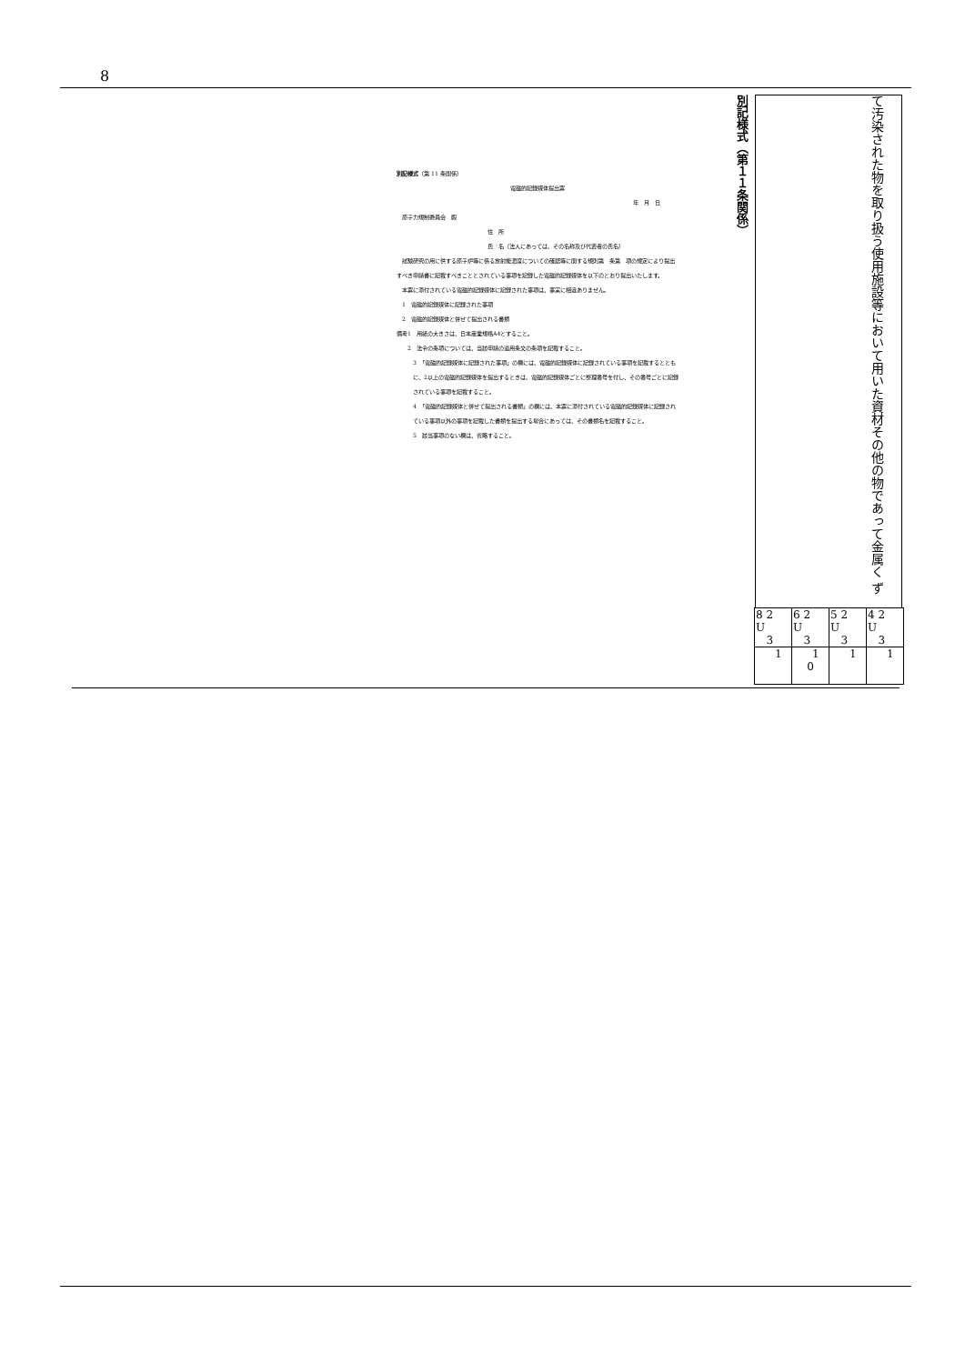8
別記様式（第 11 条関係）
電磁的記録媒体提出票
年　月　日
　原子力規制委員会　殿
住　所
氏　名（法人にあっては、その名称及び代表者の氏名）
　試験研究の用に供する原子炉等に係る放射能濃度についての確認等に関する規則第　条第　項の規定により提出すべき申請書に記載すべきこととされている事項を記録した電磁的記録媒体を以下のとおり提出いたします。
　本票に添付されている電磁的記録媒体に記録された事項は、事実に相違ありません。
　1　電磁的記録媒体に記録された事項
　2　電磁的記録媒体と併せて提出される書類
備考1　用紙の大きさは、日本産業規格A4とすること。
　　2　法令の条項については、当該申請の適用条文の条項を記載すること。
3　「電磁的記録媒体に記録された事項」の欄には、電磁的記録媒体に記録されている事項を記載するとともに、2以上の電磁的記録媒体を提出するときは、電磁的記録媒体ごとに整理番号を付し、その番号ごとに記録されている事項を記載すること。
4　「電磁的記録媒体と併せて提出される書類」の欄には、本票に添付されている電磁的記録媒体に記録されている事項以外の事項を記載した書類を提出する場合にあっては、その書類名を記載すること。
5　該当事項のない欄は、省略すること。
別記様式（第１１条関係）
て汚染された物を取り扱う使用施設等において用いた資材その他の物であって金属く ず
| 8 2 U 3 | 6 2 U 3 | 5 2 U 3 | 4 2 U 3 |
| 1 | 1 0 | 1 | 1 |